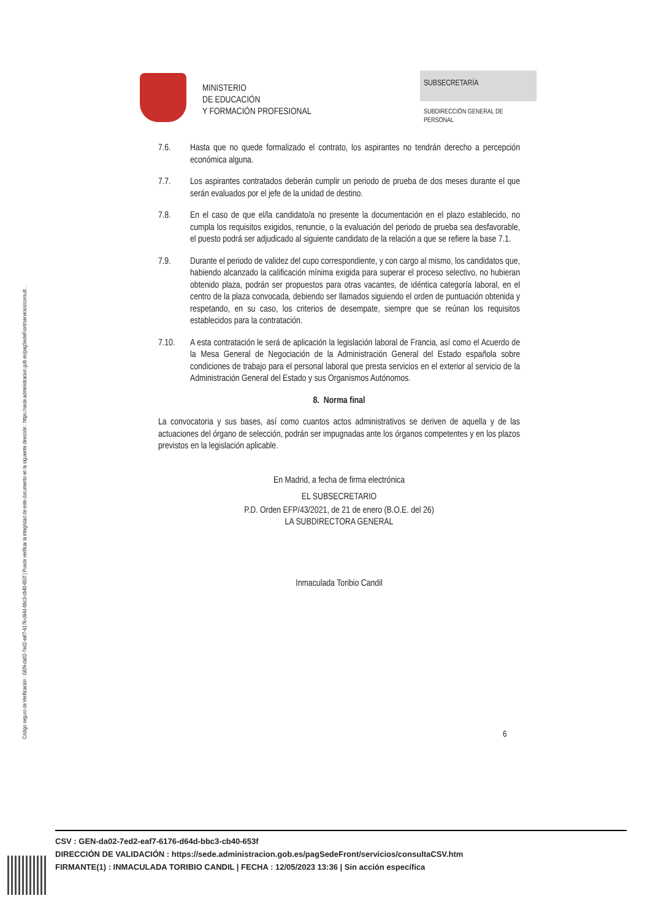Código seguro de Verificación : GEN-da02-7ed2-eaf7-6176-d64d-bbc3-cb40-653f | Puede verificar la integridad de este documento en la siguiente dirección : https://sede.administracion.gob.es/pagSedeFront/servicios/consult...
MINISTERIO
DE EDUCACIÓN
Y FORMACIÓN PROFESIONAL
SUBSECRETARÍA
SUBDIRECCIÓN GENERAL DE
PERSONAL
7.6. Hasta que no quede formalizado el contrato, los aspirantes no tendrán derecho a percepción económica alguna.
7.7. Los aspirantes contratados deberán cumplir un periodo de prueba de dos meses durante el que serán evaluados por el jefe de la unidad de destino.
7.8. En el caso de que el/la candidato/a no presente la documentación en el plazo establecido, no cumpla los requisitos exigidos, renuncie, o la evaluación del periodo de prueba sea desfavorable, el puesto podrá ser adjudicado al siguiente candidato de la relación a que se refiere la base 7.1.
7.9. Durante el periodo de validez del cupo correspondiente, y con cargo al mismo, los candidatos que, habiendo alcanzado la calificación mínima exigida para superar el proceso selectivo, no hubieran obtenido plaza, podrán ser propuestos para otras vacantes, de idéntica categoría laboral, en el centro de la plaza convocada, debiendo ser llamados siguiendo el orden de puntuación obtenida y respetando, en su caso, los criterios de desempate, siempre que se reúnan los requisitos establecidos para la contratación.
7.10. A esta contratación le será de aplicación la legislación laboral de Francia, así como el Acuerdo de la Mesa General de Negociación de la Administración General del Estado española sobre condiciones de trabajo para el personal laboral que presta servicios en el exterior al servicio de la Administración General del Estado y sus Organismos Autónomos.
8. Norma final
La convocatoria y sus bases, así como cuantos actos administrativos se deriven de aquella y de las actuaciones del órgano de selección, podrán ser impugnadas ante los órganos competentes y en los plazos previstos en la legislación aplicable.
En Madrid, a fecha de firma electrónica
EL SUBSECRETARIO
P.D. Orden EFP/43/2021, de 21 de enero (B.O.E. del 26)
LA SUBDIRECTORA GENERAL
Inmaculada Toribio Candil
6
CSV : GEN-da02-7ed2-eaf7-6176-d64d-bbc3-cb40-653f
DIRECCIÓN DE VALIDACIÓN : https://sede.administracion.gob.es/pagSedeFront/servicios/consultaCSV.htm
FIRMANTE(1) : INMACULADA TORIBIO CANDIL | FECHA : 12/05/2023 13:36 | Sin acción específica